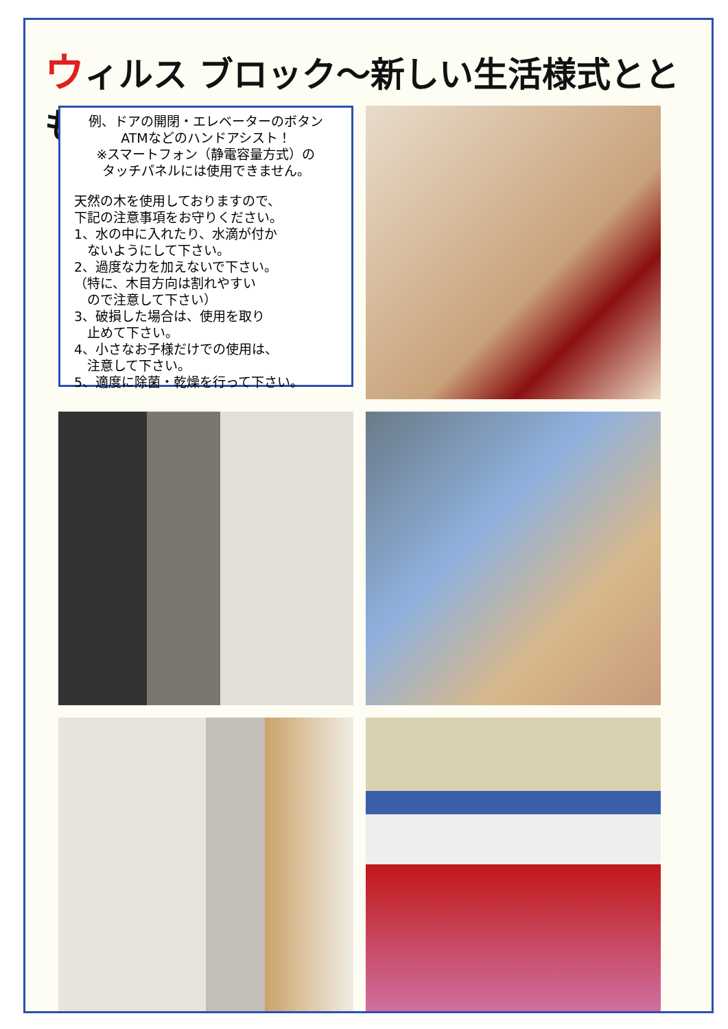ウィルス ブロック～新しい生活様式とともに～
例、ドアの開閉・エレベーターのボタン
ATMなどのハンドアシスト！
※スマートフォン（静電容量方式）の
タッチパネルには使用できません。
天然の木を使用しておりますので、
下記の注意事項をお守りください。
1、水の中に入れたり、水滴が付か
　ないようにして下さい。
2、過度な力を加えないで下さい。
（特に、木目方向は割れやすい
　ので注意して下さい）
3、破損した場合は、使用を取り
　止めて下さい。
4、小さなお子様だけでの使用は、
　注意して下さい。
5、適度に除菌・乾燥を行って下さい。